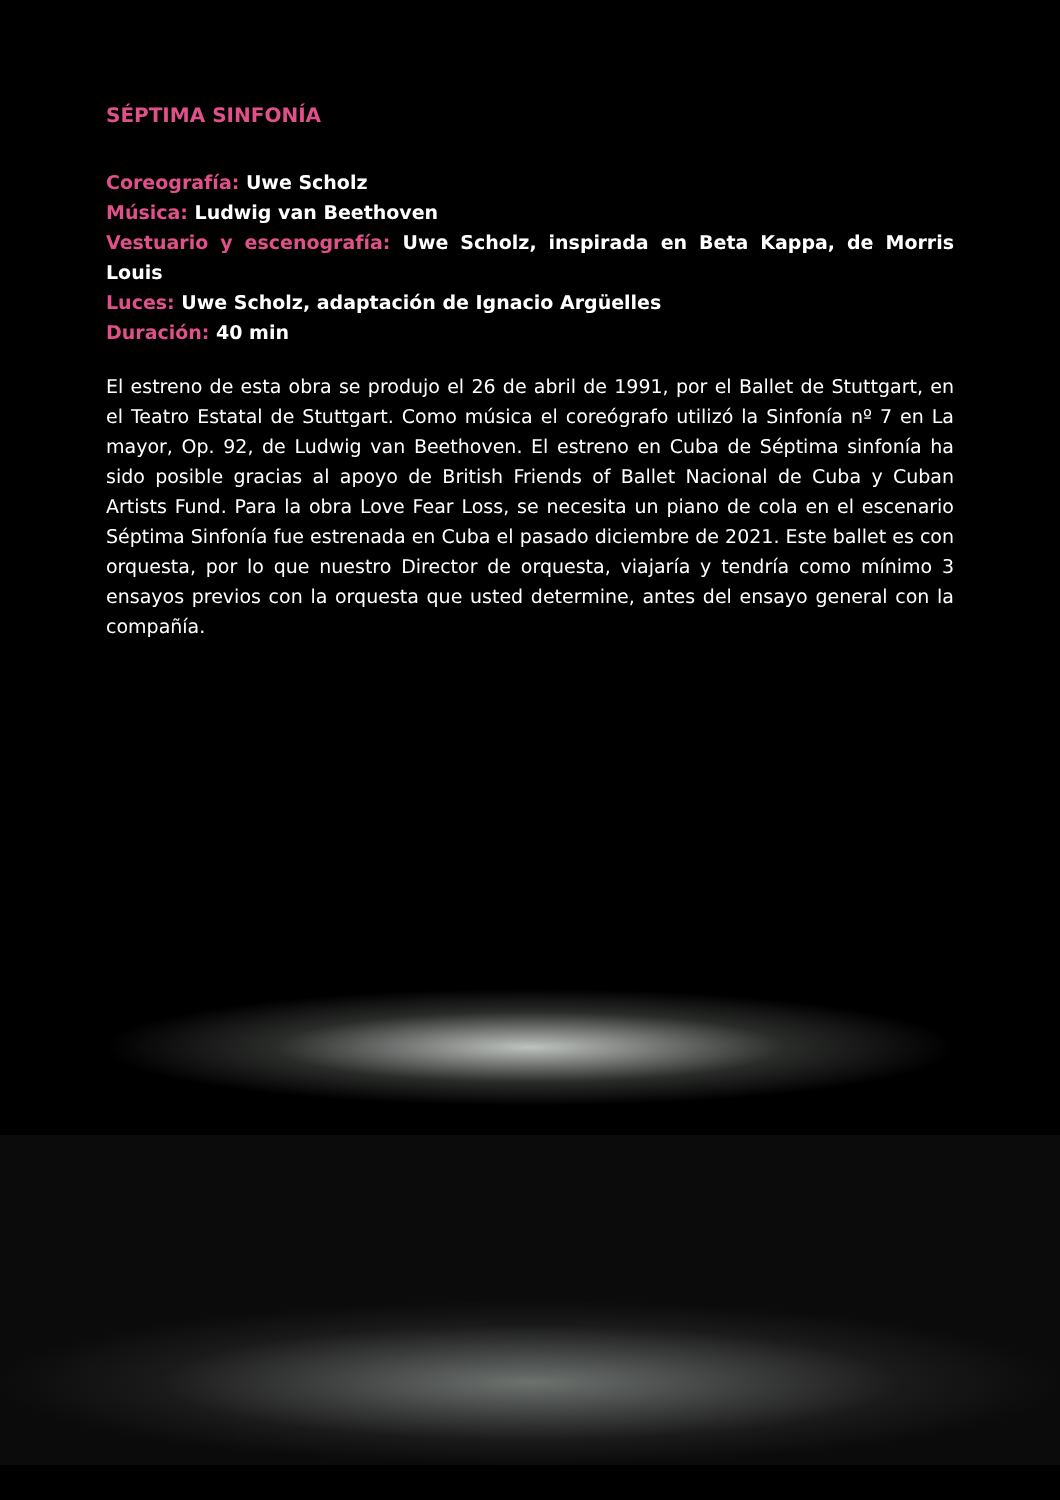SÉPTIMA SINFONÍA
Coreografía: Uwe Scholz
Música: Ludwig van Beethoven
Vestuario y escenografía: Uwe Scholz, inspirada en Beta Kappa, de Morris Louis
Luces: Uwe Scholz, adaptación de Ignacio Argüelles
Duración: 40 min
El estreno de esta obra se produjo el 26 de abril de 1991, por el Ballet de Stuttgart, en el Teatro Estatal de Stuttgart. Como música el coreógrafo utilizó la Sinfonía nº 7 en La mayor, Op. 92, de Ludwig van Beethoven. El estreno en Cuba de Séptima sinfonía ha sido posible gracias al apoyo de British Friends of Ballet Nacional de Cuba y Cuban Artists Fund. Para la obra Love Fear Loss, se necesita un piano de cola en el escenario Séptima Sinfonía fue estrenada en Cuba el pasado diciembre de 2021. Este ballet es con orquesta, por lo que nuestro Director de orquesta, viajaría y tendría como mínimo 3 ensayos previos con la orquesta que usted determine, antes del ensayo general con la compañía.